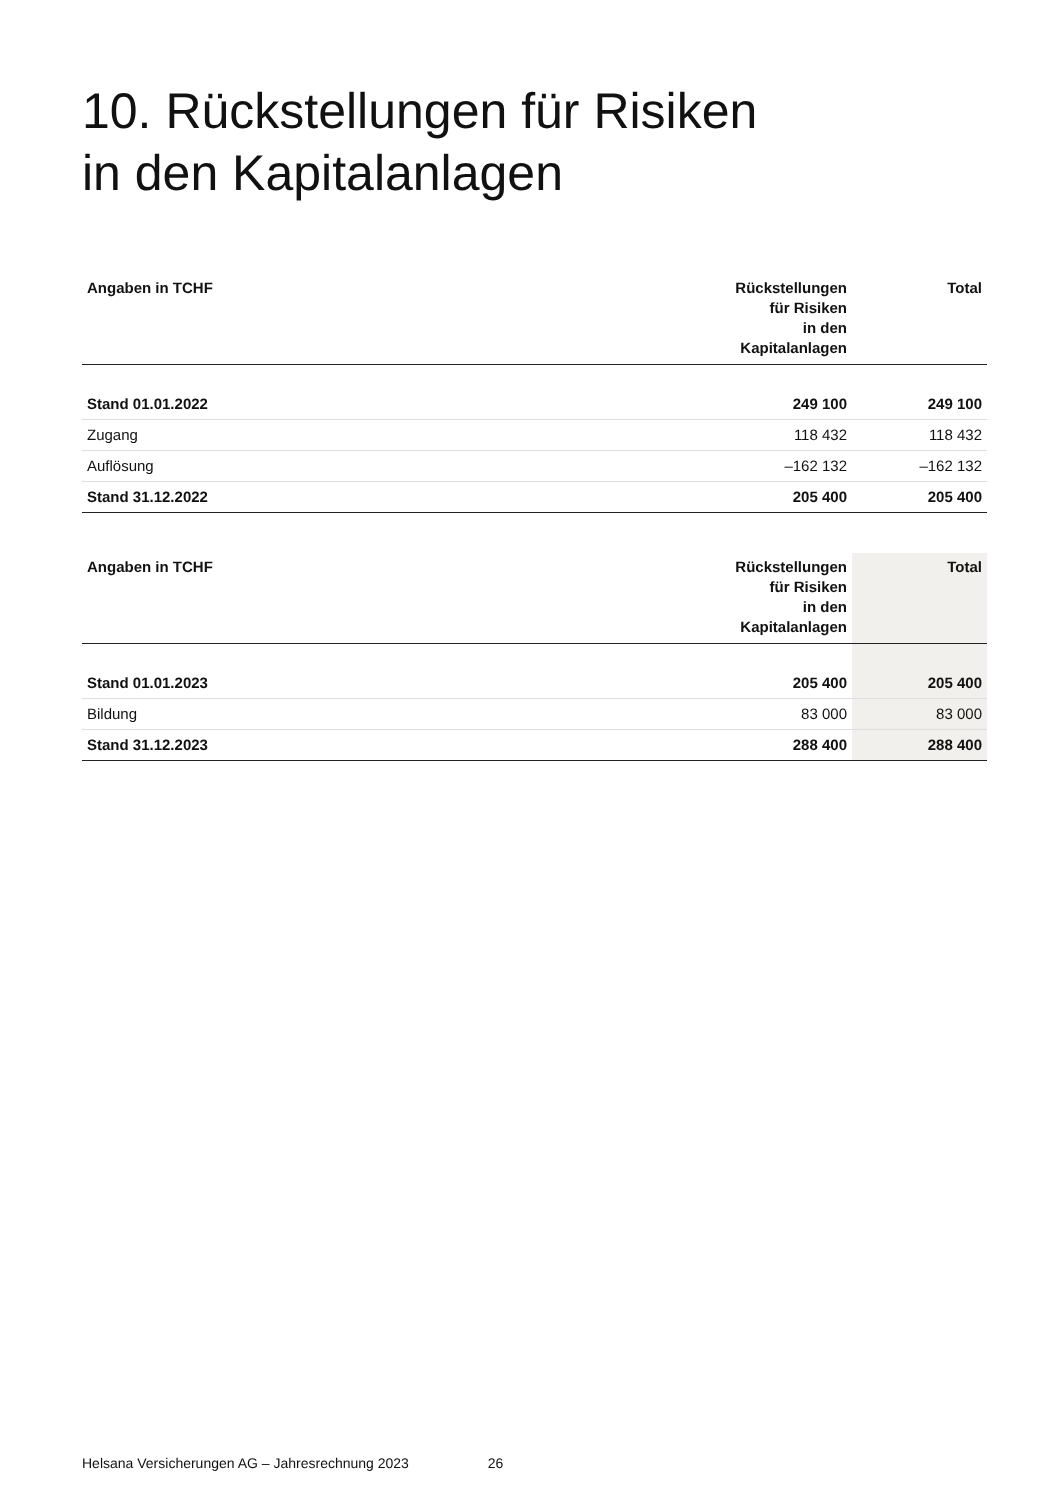10. Rückstellungen für Risiken
in den Kapitalanlagen
| Angaben in TCHF | Rückstellungen für Risiken in den Kapitalanlagen | Total |
| --- | --- | --- |
| Stand 01.01.2022 | 249 100 | 249 100 |
| Zugang | 118 432 | 118 432 |
| Auflösung | –162 132 | –162 132 |
| Stand 31.12.2022 | 205 400 | 205 400 |
| Angaben in TCHF | Rückstellungen für Risiken in den Kapitalanlagen | Total |
| --- | --- | --- |
| Stand 01.01.2023 | 205 400 | 205 400 |
| Bildung | 83 000 | 83 000 |
| Stand 31.12.2023 | 288 400 | 288 400 |
Helsana Versicherungen AG – Jahresrechnung 2023 26